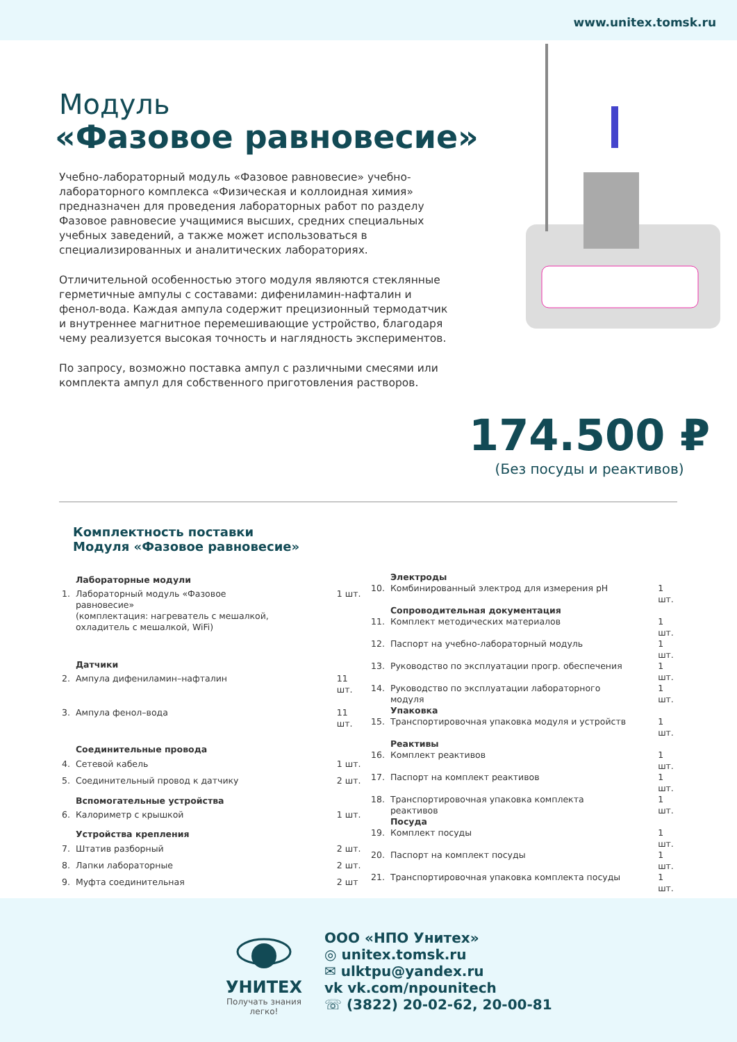www.unitex.tomsk.ru
Модуль
«Фазовое равновесие»
Учебно-лабораторный модуль «Фазовое равновесие» учебно-лабораторного комплекса «Физическая и коллоидная химия» предназначен для проведения лабораторных работ по разделу Фазовое равновесие учащимися высших, средних специальных учебных заведений, а также может использоваться в специализированных и аналитических лабораториях.
Отличительной особенностью этого модуля являются стеклянные герметичные ампулы с составами: дифениламин-нафталин и фенол-вода. Каждая ампула содержит прецизионный термодатчик и внутреннее магнитное перемешивающие устройство, благодаря чему реализуется высокая точность и наглядность экспериментов.
По запросу, возможно поставка ампул с различными смесями или комплекта ампул для собственного приготовления растворов.
174.500 ₽
(Без посуды и реактивов)
Комплектность поставки
Модуля «Фазовое равновесие»
| | Лабораторные модули | |
| 1. | Лабораторный модуль «Фазовое равновесие» (комплектация: нагреватель с мешалкой, охладитель с мешалкой, WiFi) | 1 шт. |
| | Датчики | |
| 2. | Ампула дифениламин–нафталин | 11 шт. |
| 3. | Ампула фенол–вода | 11 шт. |
| | Соединительные провода | |
| 4. | Сетевой кабель | 1 шт. |
| 5. | Соединительный провод к датчику | 2 шт. |
| | Вспомогательные устройства | |
| 6. | Калориметр с крышкой | 1 шт. |
| | Устройства крепления | |
| 7. | Штатив разборный | 2 шт. |
| 8. | Лапки лабораторные | 2 шт. |
| 9. | Муфта соединительная | 2 шт |
| | Электроды | |
| 10. | Комбинированный электрод для измерения pH | 1 шт. |
| | Сопроводительная документация | |
| 11. | Комплект методических материалов | 1 шт. |
| 12. | Паспорт на учебно-лабораторный модуль | 1 шт. |
| 13. | Руководство по эксплуатации прогр. обеспечения | 1 шт. |
| 14. | Руководство по эксплуатации лабораторного модуля | 1 шт. |
| | Упаковка | |
| 15. | Транспортировочная упаковка модуля и устройств | 1 шт. |
| | Реактивы | |
| 16. | Комплект реактивов | 1 шт. |
| 17. | Паспорт на комплект реактивов | 1 шт. |
| 18. | Транспортировочная упаковка комплекта реактивов | 1 шт. |
| | Посуда | |
| 19. | Комплект посуды | 1 шт. |
| 20. | Паспорт на комплект посуды | 1 шт. |
| 21. | Транспортировочная упаковка комплекта посуды | 1 шт. |
УНИТЕХ
Получать знания
легко!
ООО «НПО Унитех»
◎ unitex.tomsk.ru
✉ ulktpu@yandex.ru
vk vk.com/npounitech
☏ (3822) 20-02-62, 20-00-81